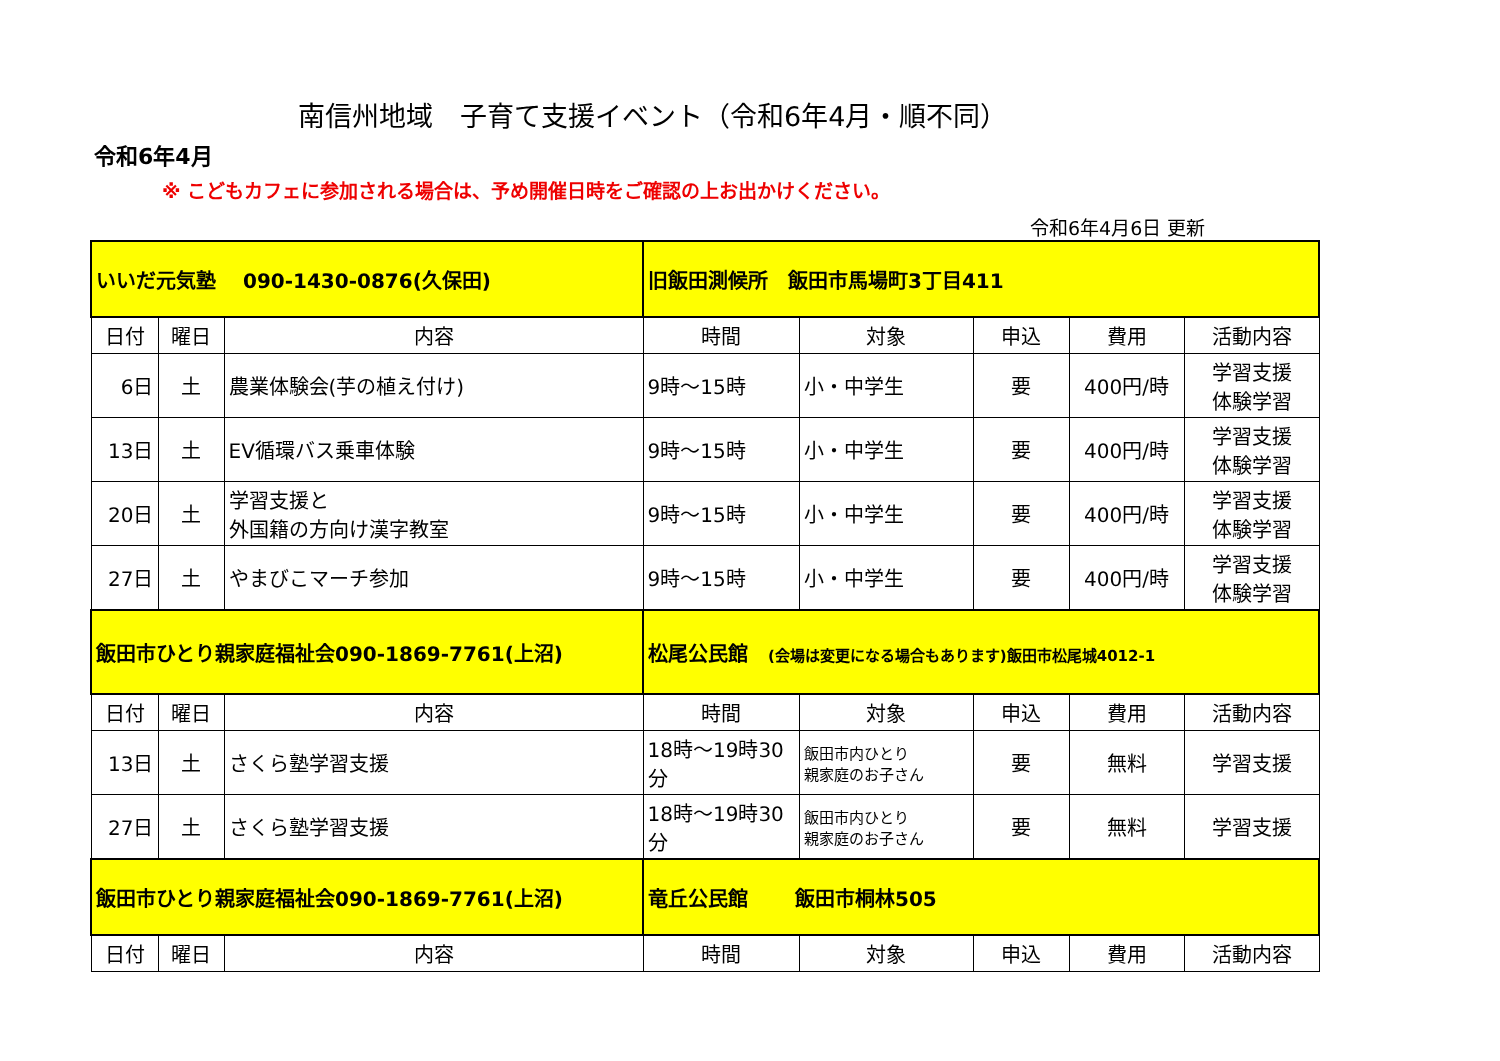南信州地域　子育て支援イベント（令和6年4月・順不同）
令和6年4月
※ こどもカフェに参加される場合は、予め開催日時をご確認の上お出かけください。
令和6年4月6日 更新
| いいだ元気塾 090-1430-0876(久保田) | | | 旧飯田測候所 飯田市馬場町3丁目411 | | | | |
| 日付 | 曜日 | 内容 | 時間 | 対象 | 申込 | 費用 | 活動内容 |
| 6日 | 土 | 農業体験会(芋の植え付け) | 9時～15時 | 小・中学生 | 要 | 400円/時 | 学習支援 体験学習 |
| 13日 | 土 | EV循環バス乗車体験 | 9時～15時 | 小・中学生 | 要 | 400円/時 | 学習支援 体験学習 |
| 20日 | 土 | 学習支援と 外国籍の方向け漢字教室 | 9時～15時 | 小・中学生 | 要 | 400円/時 | 学習支援 体験学習 |
| 27日 | 土 | やまびこマーチ参加 | 9時～15時 | 小・中学生 | 要 | 400円/時 | 学習支援 体験学習 |
| 飯田市ひとり親家庭福祉会090-1869-7761(上沼) | | | 松尾公民館 (会場は変更になる場合もあります)飯田市松尾城4012-1 | | | | |
| 日付 | 曜日 | 内容 | 時間 | 対象 | 申込 | 費用 | 活動内容 |
| 13日 | 土 | さくら塾学習支援 | 18時～19時30分 | 飯田市内ひとり 親家庭のお子さん | 要 | 無料 | 学習支援 |
| 27日 | 土 | さくら塾学習支援 | 18時～19時30分 | 飯田市内ひとり 親家庭のお子さん | 要 | 無料 | 学習支援 |
| 飯田市ひとり親家庭福祉会090-1869-7761(上沼) | | | 竜丘公民館 飯田市桐林505 | | | | |
| 日付 | 曜日 | 内容 | 時間 | 対象 | 申込 | 費用 | 活動内容 |